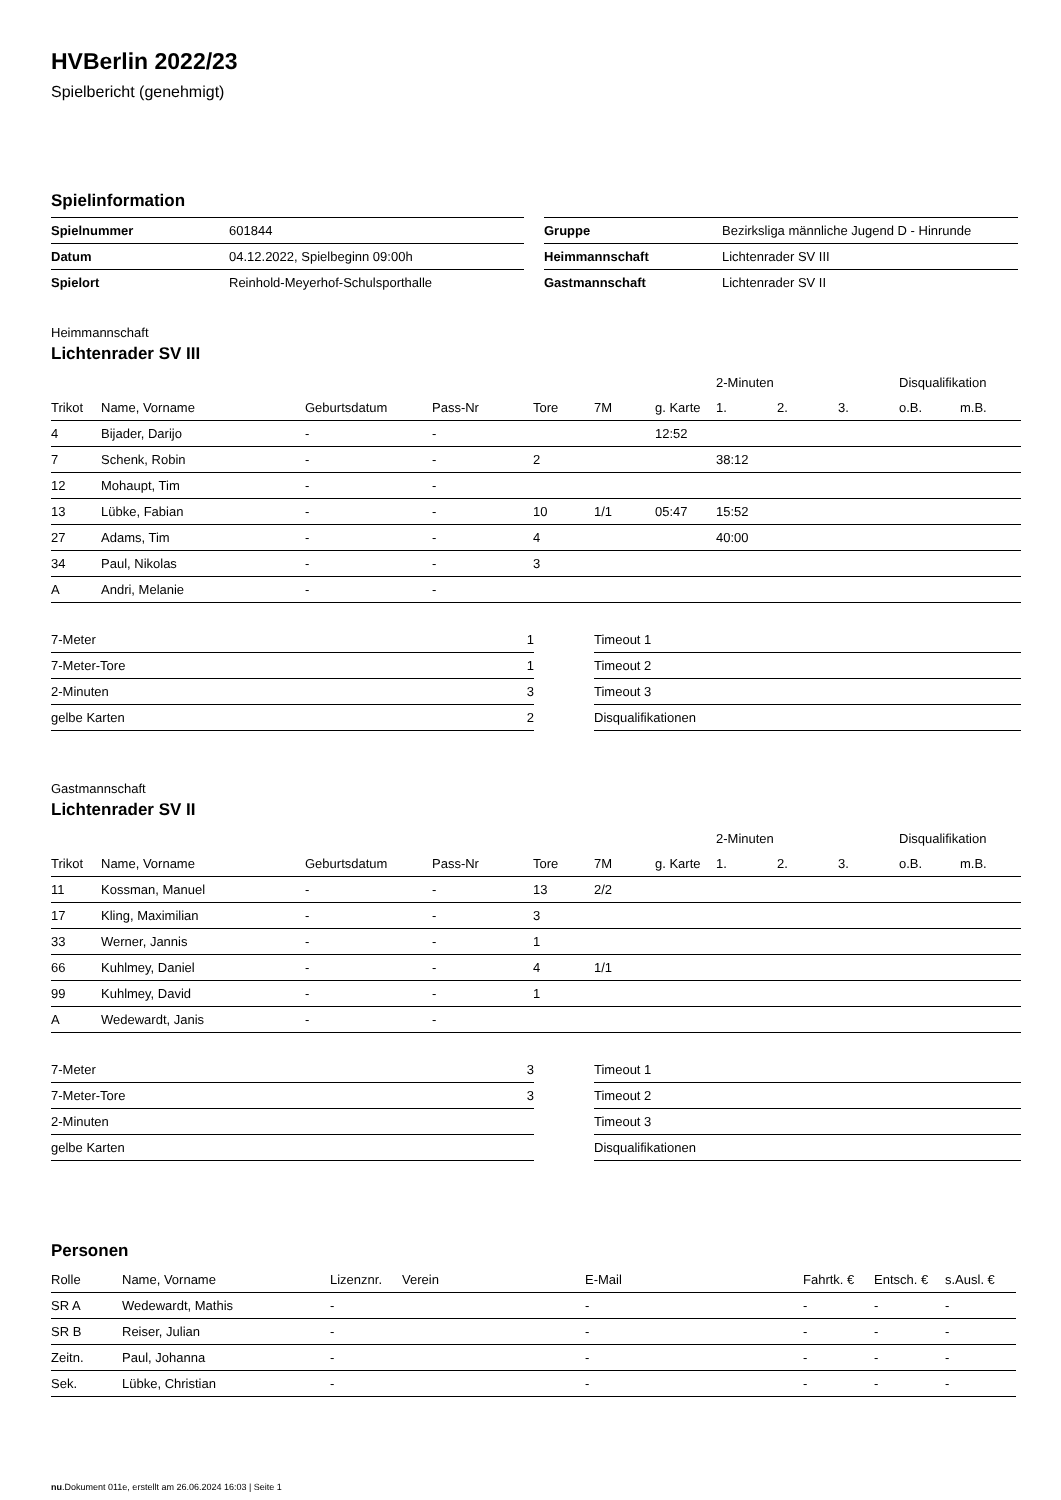HVBerlin 2022/23
Spielbericht (genehmigt)
Spielinformation
| Spielnummer | 601844 |
| Datum | 04.12.2022, Spielbeginn 09:00h |
| Spielort | Reinhold-Meyerhof-Schulsporthalle |
| Gruppe | Bezirksliga männliche Jugend D - Hinrunde |
| Heimmannschaft | Lichtenrader SV III |
| Gastmannschaft | Lichtenrader SV II |
Heimmannschaft
Lichtenrader SV III
| | | | | | | | 2-Minuten | | | Disqualifikation | |
| --- | --- | --- | --- | --- | --- | --- | --- | --- | --- | --- | --- |
| Trikot | Name, Vorname | Geburtsdatum | Pass-Nr | Tore | 7M | g. Karte | 1. | 2. | 3. | o.B. | m.B. |
| 4 | Bijader, Darijo | - | - | | | 12:52 | | | | | |
| 7 | Schenk, Robin | - | - | 2 | | | 38:12 | | | | |
| 12 | Mohaupt, Tim | - | - | | | | | | | | |
| 13 | Lübke, Fabian | - | - | 10 | 1/1 | 05:47 | 15:52 | | | | |
| 27 | Adams, Tim | - | - | 4 | | | 40:00 | | | | |
| 34 | Paul, Nikolas | - | - | 3 | | | | | | | |
| A | Andri, Melanie | - | - | | | | | | | | |
| 7-Meter | 1 |
| 7-Meter-Tore | 1 |
| 2-Minuten | 3 |
| gelbe Karten | 2 |
| Timeout 1 |
| Timeout 2 |
| Timeout 3 |
| Disqualifikationen |
Gastmannschaft
Lichtenrader SV II
| | | | | | | | 2-Minuten | | | Disqualifikation | |
| --- | --- | --- | --- | --- | --- | --- | --- | --- | --- | --- | --- |
| Trikot | Name, Vorname | Geburtsdatum | Pass-Nr | Tore | 7M | g. Karte | 1. | 2. | 3. | o.B. | m.B. |
| 11 | Kossman, Manuel | - | - | 13 | 2/2 | | | | | | |
| 17 | Kling, Maximilian | - | - | 3 | | | | | | | |
| 33 | Werner, Jannis | - | - | 1 | | | | | | | |
| 66 | Kuhlmey, Daniel | - | - | 4 | 1/1 | | | | | | |
| 99 | Kuhlmey, David | - | - | 1 | | | | | | | |
| A | Wedewardt, Janis | - | - | | | | | | | | |
| 7-Meter | 3 |
| 7-Meter-Tore | 3 |
| 2-Minuten | |
| gelbe Karten | |
| Timeout 1 |
| Timeout 2 |
| Timeout 3 |
| Disqualifikationen |
Personen
| Rolle | Name, Vorname | Lizenznr. | Verein | E-Mail | Fahrtk. € | Entsch. € | s.Ausl. € |
| --- | --- | --- | --- | --- | --- | --- | --- |
| SR A | Wedewardt, Mathis | - | | - | - | - | - |
| SR B | Reiser, Julian | - | | - | - | - | - |
| Zeitn. | Paul, Johanna | - | | - | - | - | - |
| Sek. | Lübke, Christian | - | | - | - | - | - |
nu.Dokument 011e, erstellt am 26.06.2024 16:03 | Seite 1